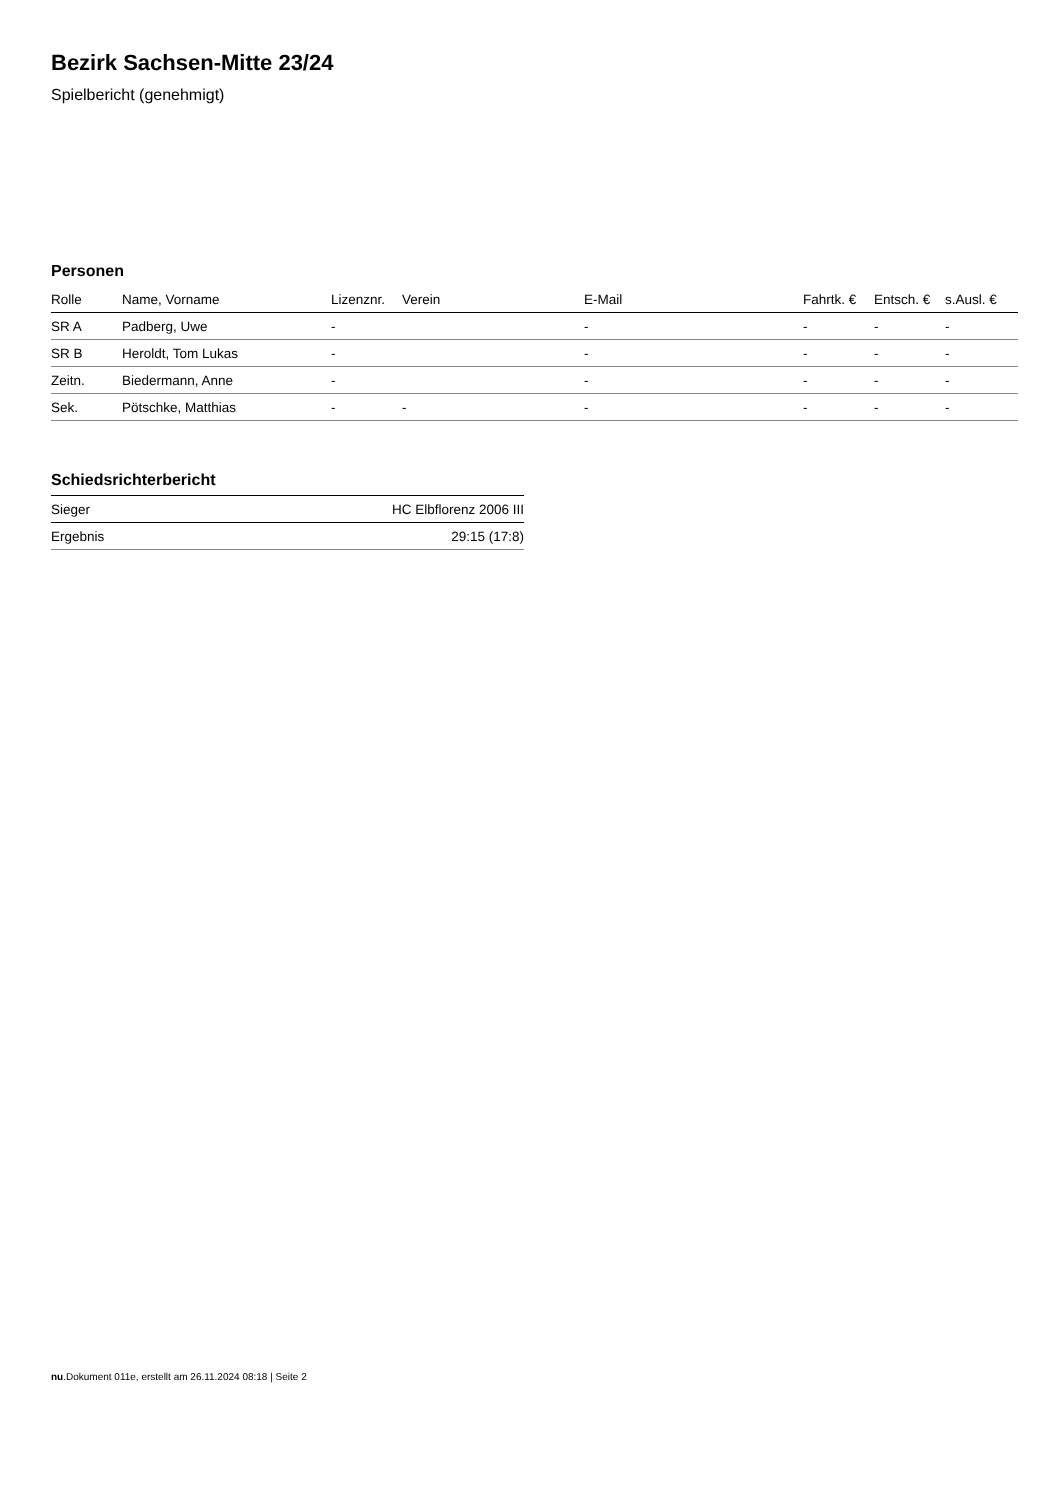Bezirk Sachsen-Mitte 23/24
Spielbericht (genehmigt)
Personen
| Rolle | Name, Vorname | Lizenznr. | Verein | E-Mail | Fahrtk. € | Entsch. € | s.Ausl. € |
| --- | --- | --- | --- | --- | --- | --- | --- |
| SR A | Padberg, Uwe | - | | - | - | - | - |
| SR B | Heroldt, Tom Lukas | - | | - | - | - | - |
| Zeitn. | Biedermann, Anne | - | | - | - | - | - |
| Sek. | Pötschke, Matthias | - | - | - | - | - | - |
Schiedsrichterbericht
| Sieger | HC Elbflorenz 2006 III |
| Ergebnis | 29:15 (17:8) |
nu.Dokument 011e, erstellt am 26.11.2024 08:18 | Seite 2